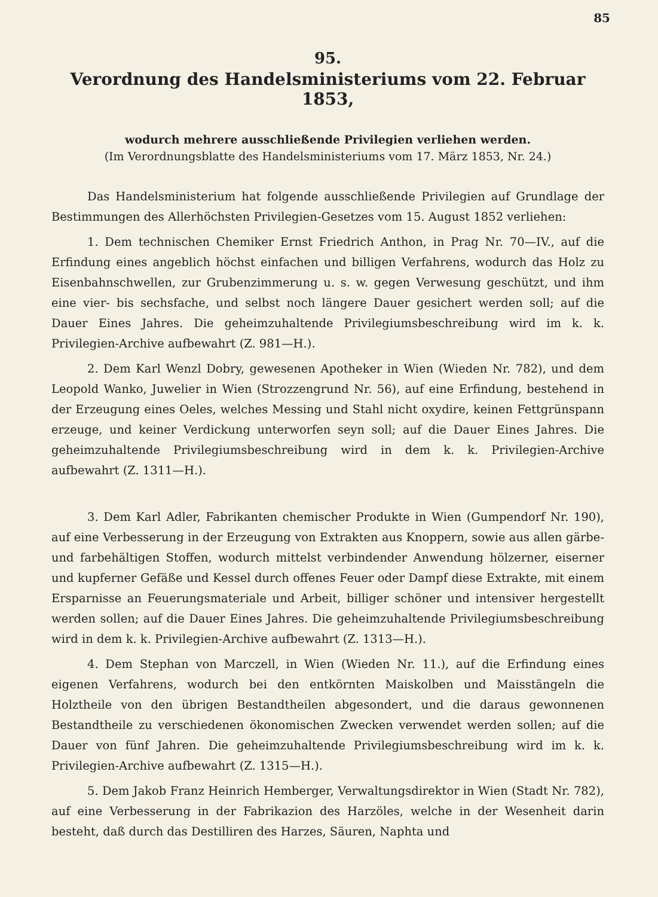85
95.
Verordnung des Handelsministeriums vom 22. Februar 1853,
wodurch mehrere ausschließende Privilegien verliehen werden.
(Im Verordnungsblatte des Handelsministeriums vom 17. März 1853, Nr. 24.)
Das Handelsministerium hat folgende ausschließende Privilegien auf Grundlage der Bestimmungen des Allerhöchsten Privilegien-Gesetzes vom 15. August 1852 verliehen:
1. Dem technischen Chemiker Ernst Friedrich Anthon, in Prag Nr. 70—IV., auf die Erfindung eines angeblich höchst einfachen und billigen Verfahrens, wodurch das Holz zu Eisenbahnschwellen, zur Grubenzimmerung u. s. w. gegen Verwesung geschützt, und ihm eine vier- bis sechsfache, und selbst noch längere Dauer gesichert werden soll; auf die Dauer Eines Jahres. Die geheimzuhaltende Privilegiumsbeschreibung wird im k. k. Privilegien-Archive aufbewahrt (Z. 981—H.).
2. Dem Karl Wenzl Dobry, gewesenen Apotheker in Wien (Wieden Nr. 782), und dem Leopold Wanko, Juwelier in Wien (Strozzengrund Nr. 56), auf eine Erfindung, bestehend in der Erzeugung eines Oeles, welches Messing und Stahl nicht oxydire, keinen Fettgrünspann erzeuge, und keiner Verdickung unterworfen seyn soll; auf die Dauer Eines Jahres. Die geheimzuhaltende Privilegiumsbeschreibung wird in dem k. k. Privilegien-Archive aufbewahrt (Z. 1311—H.).
3. Dem Karl Adler, Fabrikanten chemischer Produkte in Wien (Gumpendorf Nr. 190), auf eine Verbesserung in der Erzeugung von Extrakten aus Knoppern, sowie aus allen gärbe- und farbehältigen Stoffen, wodurch mittelst verbindender Anwendung hölzerner, eiserner und kupferner Gefäße und Kessel durch offenes Feuer oder Dampf diese Extrakte, mit einem Ersparnisse an Feuerungsmateriale und Arbeit, billiger schöner und intensiver hergestellt werden sollen; auf die Dauer Eines Jahres. Die geheimzuhaltende Privilegiumsbeschreibung wird in dem k. k. Privilegien-Archive aufbewahrt (Z. 1313—H.).
4. Dem Stephan von Marczell, in Wien (Wieden Nr. 11.), auf die Erfindung eines eigenen Verfahrens, wodurch bei den entkörnten Maiskolben und Maisstängeln die Holztheile von den übrigen Bestandtheilen abgesondert, und die daraus gewonnenen Bestandtheile zu verschiedenen ökonomischen Zwecken verwendet werden sollen; auf die Dauer von fünf Jahren. Die geheimzuhaltende Privilegiumsbeschreibung wird im k. k. Privilegien-Archive aufbewahrt (Z. 1315—H.).
5. Dem Jakob Franz Heinrich Hemberger, Verwaltungsdirektor in Wien (Stadt Nr. 782), auf eine Verbesserung in der Fabrikazion des Harzöles, welche in der Wesenheit darin besteht, daß durch das Destilliren des Harzes, Säuren, Naphta und